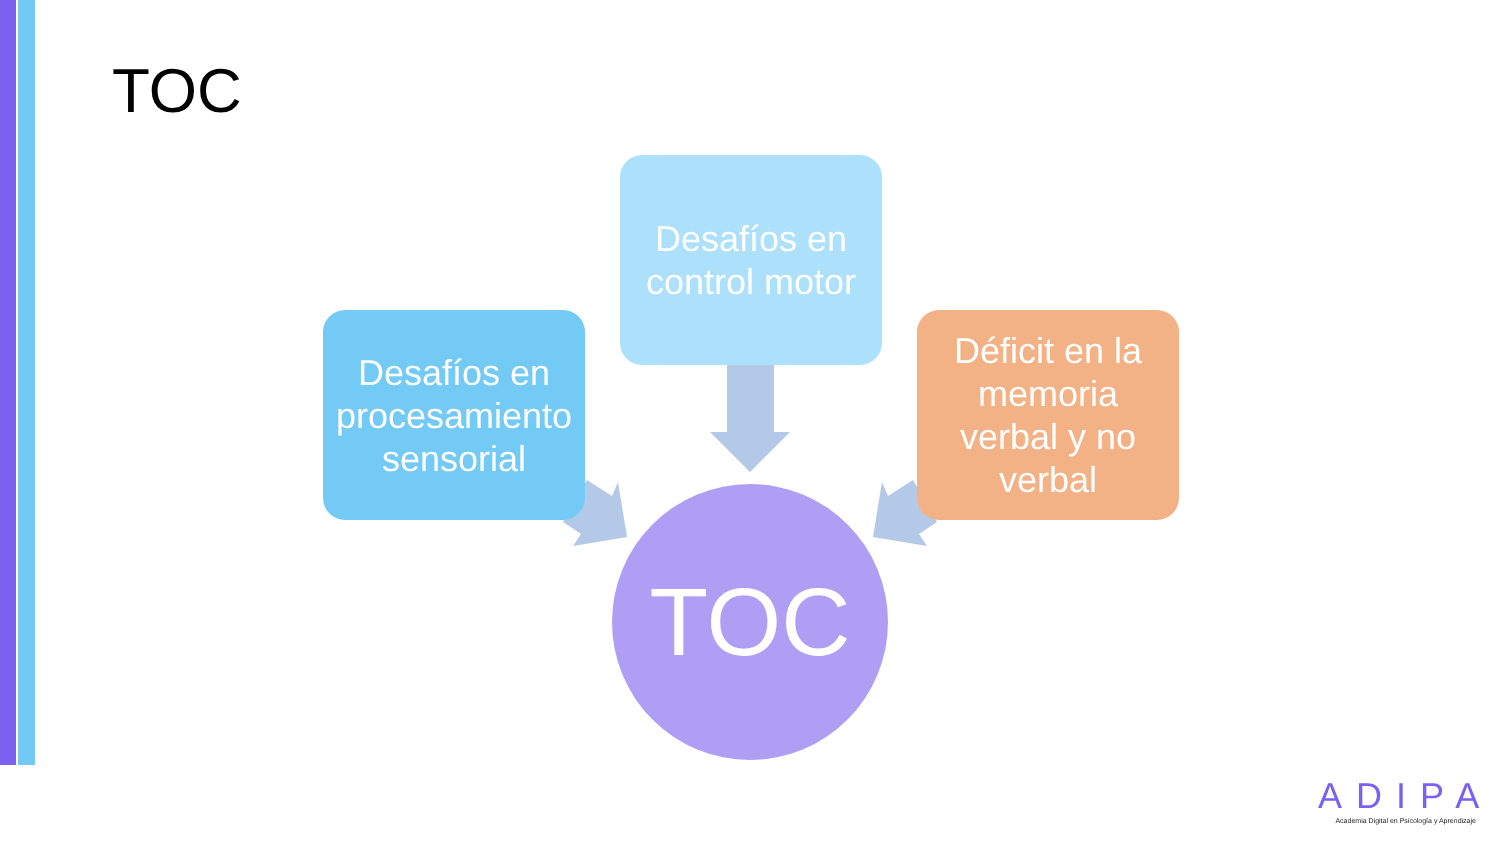TOC
Desafíos en
control motor
Desafíos en
procesamiento
sensorial
Déficit en la
memoria
verbal y no
verbal
TOC
ADIPA
Academia Digital en Psicología y Aprendizaje